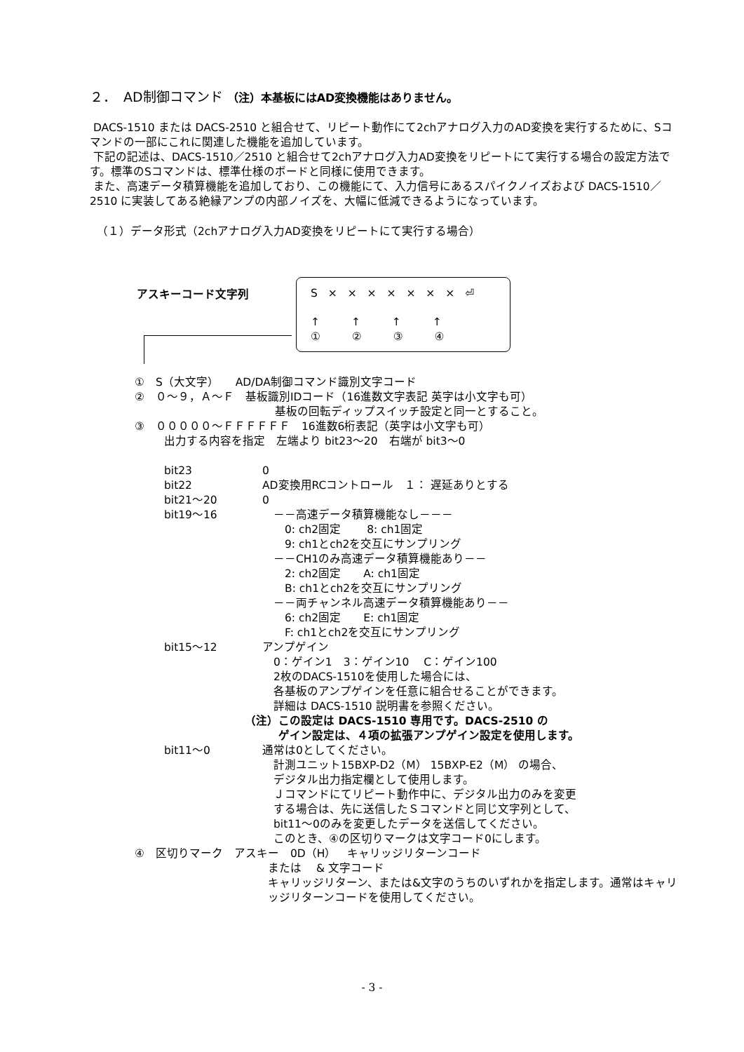２．　AD制御コマンド （注）本基板にはAD変換機能はありません。
DACS-1510 または DACS-2510 と組合せて、リピート動作にて2chアナログ入力のAD変換を実行するために、Sコマンドの一部にこれに関連した機能を追加しています。
下記の記述は、DACS-1510／2510 と組合せて2chアナログ入力AD変換をリピートにて実行する場合の設定方法です。標準のSコマンドは、標準仕様のボードと同様に使用できます。
また、高速データ積算機能を追加しており、この機能にて、入力信号にあるスパイクノイズおよび DACS-1510／2510 に実装してある絶縁アンプの内部ノイズを、大幅に低減できるようになっています。
（１）データ形式（2chアナログ入力AD変換をリピートにて実行する場合）
アスキーコード文字列
S × × × × × × × ⏎
↑ ↑ ↑ ↑
① ② ③ ④
①　S（大文字）　　AD/DA制御コマンド識別文字コード
②　０～９，Ａ～Ｆ　基板識別IDコード（16進数文字表記 英字は小文字も可）
基板の回転ディップスイッチ設定と同一とすること。
③　０００００～ＦＦＦＦＦＦ　16進数6桁表記（英字は小文字も可）
出力する内容を指定　左端より bit23～20　右端が bit3～0
bit23 0
bit22 AD変換用RCコントロール　１： 遅延ありとする
bit21～20 0
bit19～16　－－高速データ積算機能なし－－－
　　0: ch2固定　　 8: ch1固定
　　9: ch1とch2を交互にサンプリング
　－－CH1のみ高速データ積算機能あり－－
　　2: ch2固定　　A: ch1固定
　　B: ch1とch2を交互にサンプリング
　－－両チャンネル高速データ積算機能あり－－
　　6: ch2固定　　E: ch1固定
　　F: ch1とch2を交互にサンプリング
bit15～12 アンプゲイン
　0：ゲイン1　3：ゲイン10　 C：ゲイン100
　2枚のDACS-1510を使用した場合には、
　各基板のアンプゲインを任意に組合せることができます。
　詳細は DACS-1510 説明書を参照ください。
（注）この設定は DACS-1510 専用です。DACS-2510 の
　　　ゲイン設定は、４項の拡張アンプゲイン設定を使用します。
bit11～0 通常は0としてください。
　計測ユニット15BXP-D2（M） 15BXP-E2（M） の場合、
　デジタル出力指定欄として使用します。
　Ｊコマンドにてリピート動作中に、デジタル出力のみを変更
　する場合は、先に送信したＳコマンドと同じ文字列として、
　bit11～0のみを変更したデータを送信してください。
　このとき、④の区切りマークは文字コード0にします。
④　区切りマーク　アスキー　0D（H）　キャリッジリターンコード
または　 & 文字コード
キャリッジリターン、または&文字のうちのいずれかを指定します。通常はキャリッジリターンコードを使用してください。
- 3 -